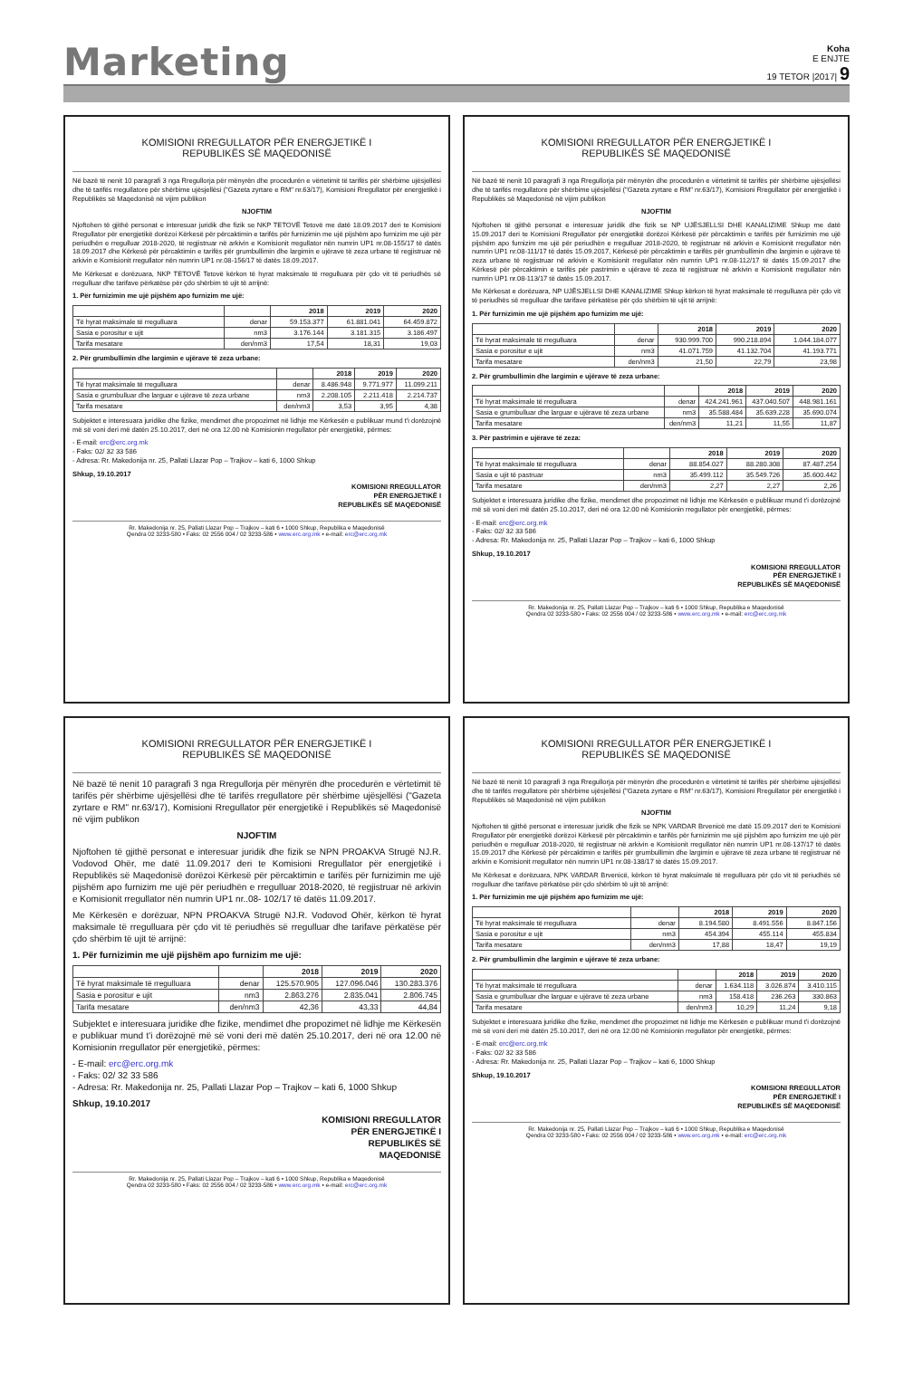Marketing
Koha
E ENJTE
19 TETOR |2017| 9
KOMISIONI RREGULLATOR PËR ENERGJETIKË I
REPUBLIKËS SË MAQEDONISË
Në bazë të nenit 10 paragrafi 3 nga Rregullorja për mënyrën dhe procedurën e vërtetimit të tarifës për shërbime ujësjellësi dhe të tarifës rregullatore për shërbime ujësjellësi ("Gazeta zyrtare e RM" nr.63/17), Komisioni Rregullator për energjetikë i Republikës së Maqedonisë në vijim publikon
NJOFTIM
Njoftohen të gjithë personat e interesuar juridik dhe fizik se NKP TETOVË Tetovë me datë 18.09.2017 deri te Komisioni Rregullator për energjetikë dorëzoi Kërkesë për përcaktimin e tarifës për furnizimin me ujë pijshëm apo furnizim me ujë për periudhën e rregulluar 2018-2020, të regjistruar në arkivin e Komisionit rregullator nën numrin UP1 nr.08-155/17 të datës 18.09.2017 dhe Kërkesë për përcaktimin e tarifës për grumbullimin dhe largimin e ujërave të zeza urbane të regjistruar në arkivin e Komisionit rregullator nën numrin UP1 nr.08-156/17 të datës 18.09.2017.
Me Kërkesat e dorëzuara, NKP TETOVË Tetovë kërkon të hyrat maksimale të rregulluara për çdo vit të periudhës së rregulluar dhe tarifave përkatëse për çdo shërbim të ujit të arrijnë:
1. Për furnizimin me ujë pijshëm apo furnizim me ujë:
| | | 2018 | 2019 | 2020 |
| --- | --- | --- | --- | --- |
| Të hyrat maksimale të rregulluara | denar | 59.153.377 | 61.881.041 | 64.459.872 |
| Sasia e porositur e ujit | nm3 | 3.176.144 | 3.181.315 | 3.186.497 |
| Tarifa mesatare | den/nm3 | 17,54 | 18,31 | 19,03 |
2. Për grumbullimin dhe largimin e ujërave të zeza urbane:
| | | 2018 | 2019 | 2020 |
| --- | --- | --- | --- | --- |
| Të hyrat maksimale të rregulluara | denar | 8.486.948 | 9.771.977 | 11.099.211 |
| Sasia e grumbulluar dhe larguar e ujërave të zeza urbane | nm3 | 2.208.105 | 2.211.418 | 2.214.737 |
| Tarifa mesatare | den/nm3 | 3,53 | 3,95 | 4,38 |
Subjektet e interesuara juridike dhe fizike, mendimet dhe propozimet në lidhje me Kërkesën e publikuar mund t'i dorëzojnë më së voni deri më datën 25.10.2017, deri në ora 12.00 në Komisionin rregullator për energjetikë, përmes:
- E-mail: erc@erc.org.mk
- Faks: 02/ 32 33 586
- Adresa: Rr. Makedonija nr. 25, Pallati Llazar Pop – Trajkov – kati 6, 1000 Shkup
Shkup, 19.10.2017
KOMISIONI RREGULLATOR
PËR ENERGJETIKË I
REPUBLIKËS SË MAQEDONISË
Rr. Makedonija nr. 25, Pallati Llazar Pop – Trajkov – kati 6 • 1000 Shkup, Republika e Maqedonisë
Qendra 02 3233-580 • Faks: 02 2556 004 / 02 3233-586 • www.erc.org.mk • e-mail: erc@erc.org.mk
KOMISIONI RREGULLATOR PËR ENERGJETIKË I
REPUBLIKËS SË MAQEDONISË
Në bazë të nenit 10 paragrafi 3 nga Rregullorja për mënyrën dhe procedurën e vërtetimit të tarifës për shërbime ujësjellësi dhe të tarifës rregullatore për shërbime ujësjellësi ("Gazeta zyrtare e RM" nr.63/17), Komisioni Rregullator për energjetikë i Republikës së Maqedonisë në vijim publikon
NJOFTIM
Njoftohen të gjithë personat e interesuar juridik dhe fizik se NP UJËSJELLSI DHE KANALIZIME Shkup me datë 15.09.2017 deri te Komisioni Rregullator për energjetikë dorëzoi Kërkesë për përcaktimin e tarifës për furnizimin me ujë pijshëm apo furnizim me ujë për periudhën e rregulluar 2018-2020, të regjistruar në arkivin e Komisionit rregullator nën numrin UP1 nr.08-111/17 të datës 15.09.2017, Kërkesë për përcaktimin e tarifës për grumbullimin dhe largimin e ujërave të zeza urbane të regjistruar në arkivin e Komisionit rregullator nën numrin UP1 nr.08-112/17 të datës 15.09.2017 dhe Kërkesë për përcaktimin e tarifës për pastrimin e ujërave të zeza të regjistruar në arkivin e Komisionit rregullator nën numrin UP1 nr.08-113/17 të datës 15.09.2017.
Me Kërkesat e dorëzuara, NP UJËSJELLSI DHE KANALIZIME Shkup kërkon të hyrat maksimale të rregulluara për çdo vit të periudhës së rregulluar dhe tarifave përkatëse për çdo shërbim të ujit të arrijnë:
1. Për furnizimin me ujë pijshëm apo furnizim me ujë:
| | | 2018 | 2019 | 2020 |
| --- | --- | --- | --- | --- |
| Të hyrat maksimale të rregulluara | denar | 930.999.700 | 990.218.894 | 1.044.184.077 |
| Sasia e porositur e ujit | nm3 | 41.071.759 | 41.132.704 | 41.193.771 |
| Tarifa mesatare | den/nm3 | 21,50 | 22,79 | 23,98 |
2. Për grumbullimin dhe largimin e ujërave të zeza urbane:
| | | 2018 | 2019 | 2020 |
| --- | --- | --- | --- | --- |
| Të hyrat maksimale të rregulluara | denar | 424.241.961 | 437.040.507 | 448.981.161 |
| Sasia e grumbulluar dhe larguar e ujërave të zeza urbane | nm3 | 35.588.484 | 35.639.228 | 35.690.074 |
| Tarifa mesatare | den/nm3 | 11,21 | 11,55 | 11,87 |
3. Për pastrimin e ujërave të zeza:
| | | 2018 | 2019 | 2020 |
| --- | --- | --- | --- | --- |
| Të hyrat maksimale të rregulluara | denar | 88.854.027 | 88.280.308 | 87.487.254 |
| Sasia e ujit të pastruar | nm3 | 35.499.112 | 35.549.726 | 35.600.442 |
| Tarifa mesatare | den/nm3 | 2,27 | 2,27 | 2,26 |
Subjektet e interesuara juridike dhe fizike, mendimet dhe propozimet në lidhje me Kërkesën e publikuar mund t'i dorëzojnë më së voni deri më datën 25.10.2017, deri në ora 12.00 në Komisionin rregullator për energjetikë, përmes:
- E-mail: erc@erc.org.mk
- Faks: 02/ 32 33 586
- Adresa: Rr. Makedonija nr. 25, Pallati Llazar Pop – Trajkov – kati 6, 1000 Shkup
Shkup, 19.10.2017
KOMISIONI RREGULLATOR
PËR ENERGJETIKË I
REPUBLIKËS SË MAQEDONISË
Rr. Makedonija nr. 25, Pallati Llazar Pop – Trajkov – kati 6 • 1000 Shkup, Republika e Maqedonisë
Qendra 02 3233-580 • Faks: 02 2556 004 / 02 3233-586 • www.erc.org.mk • e-mail: erc@erc.org.mk
KOMISIONI RREGULLATOR PËR ENERGJETIKË I
REPUBLIKËS SË MAQEDONISË
Në bazë të nenit 10 paragrafi 3 nga Rregullorja për mënyrën dhe procedurën e vërtetimit të tarifës për shërbime ujësjellësi dhe të tarifës rregullatore për shërbime ujësjellësi ("Gazeta zyrtare e RM" nr.63/17), Komisioni Rregullator për energjetikë i Republikës së Maqedonisë në vijim publikon
NJOFTIM
Njoftohen të gjithë personat e interesuar juridik dhe fizik se NPN PROAKVA Strugë NJ.R. Vodovod Ohër, me datë 11.09.2017 deri te Komisioni Rregullator për energjetikë i Republikës së Maqedonisë dorëzoi Kërkesë për përcaktimin e tarifës për furnizimin me ujë pijshëm apo furnizim me ujë për periudhën e rregulluar 2018-2020, të regjistruar në arkivin e Komisionit rregullator nën numrin UP1 nr..08- 102/17 të datës 11.09.2017.
Me Kërkesën e dorëzuar, NPN PROAKVA Strugë NJ.R. Vodovod Ohër, kërkon të hyrat maksimale të rregulluara për çdo vit të periudhës së rregulluar dhe tarifave përkatëse për çdo shërbim të ujit të arrijnë:
1. Për furnizimin me ujë pijshëm apo furnizim me ujë:
| | | 2018 | 2019 | 2020 |
| --- | --- | --- | --- | --- |
| Të hyrat maksimale të rregulluara | denar | 125.570.905 | 127.096.046 | 130.283.376 |
| Sasia e porositur e ujit | nm3 | 2.863.276 | 2.835.041 | 2.806.745 |
| Tarifa mesatare | den/nm3 | 42,36 | 43,33 | 44,84 |
Subjektet e interesuara juridike dhe fizike, mendimet dhe propozimet në lidhje me Kërkesën e publikuar mund t'i dorëzojnë më së voni deri më datën 25.10.2017, deri në ora 12.00 në Komisionin rregullator për energjetikë, përmes:
- E-mail: erc@erc.org.mk
- Faks: 02/ 32 33 586
- Adresa: Rr. Makedonija nr. 25, Pallati Llazar Pop – Trajkov – kati 6, 1000 Shkup
Shkup, 19.10.2017
KOMISIONI RREGULLATOR
PËR ENERGJETIKË I
REPUBLIKËS SË
MAQEDONISË
Rr. Makedonija nr. 25, Pallati Llazar Pop – Trajkov – kati 6 • 1000 Shkup, Republika e Maqedonisë
Qendra 02 3233-580 • Faks: 02 2556 004 / 02 3233-586 • www.erc.org.mk • e-mail: erc@erc.org.mk
KOMISIONI RREGULLATOR PËR ENERGJETIKË I
REPUBLIKËS SË MAQEDONISË
Në bazë të nenit 10 paragrafi 3 nga Rregullorja për mënyrën dhe procedurën e vërtetimit të tarifës për shërbime ujësjellësi dhe të tarifës rregullatore për shërbime ujësjellësi ("Gazeta zyrtare e RM" nr.63/17), Komisioni Rregullator për energjetikë i Republikës së Maqedonisë në vijim publikon
NJOFTIM
Njoftohen të gjithë personat e interesuar juridik dhe fizik se NPK VARDAR Brvenicë me datë 15.09.2017 deri te Komisioni Rregullator për energjetikë dorëzoi Kërkesë për përcaktimin e tarifës për furnizimin me ujë pijshëm apo furnizim me ujë për periudhën e rregulluar 2018-2020, të regjistruar në arkivin e Komisionit rregullator nën numrin UP1 nr.08-137/17 të datës 15.09.2017 dhe Kërkesë për përcaktimin e tarifës për grumbullimin dhe largimin e ujërave të zeza urbane të regjistruar në arkivin e Komisionit rregullator nën numrin UP1 nr.08-138/17 të datës 15.09.2017.
Me Kërkesat e dorëzuara, NPK VARDAR Brvenicë, kërkon të hyrat maksimale të rregulluara për çdo vit të periudhës së rregulluar dhe tarifave përkatëse për çdo shërbim të ujit të arrijnë:
1. Për furnizimin me ujë pijshëm apo furnizim me ujë:
| | | 2018 | 2019 | 2020 |
| --- | --- | --- | --- | --- |
| Të hyrat maksimale të rregulluara | denar | 8.194.580 | 8.491.556 | 8.847.156 |
| Sasia e porositur e ujit | nm3 | 454.394 | 455.114 | 455.834 |
| Tarifa mesatare | den/nm3 | 17,88 | 18,47 | 19,19 |
2. Për grumbullimin dhe largimin e ujërave të zeza urbane:
| | | 2018 | 2019 | 2020 |
| --- | --- | --- | --- | --- |
| Të hyrat maksimale të rregulluara | denar | 1.634.118 | 3.026.874 | 3.410.115 |
| Sasia e grumbulluar dhe larguar e ujërave të zeza urbane | nm3 | 158.418 | 236.263 | 330.863 |
| Tarifa mesatare | den/nm3 | 10,29 | 11,24 | 9,18 |
Subjektet e interesuara juridike dhe fizike, mendimet dhe propozimet në lidhje me Kërkesën e publikuar mund t'i dorëzojnë më së voni deri më datën 25.10.2017, deri në ora 12.00 në Komisionin rregullator për energjetikë, përmes:
- E-mail: erc@erc.org.mk
- Faks: 02/ 32 33 586
- Adresa: Rr. Makedonija nr. 25, Pallati Llazar Pop – Trajkov – kati 6, 1000 Shkup
Shkup, 19.10.2017
KOMISIONI RREGULLATOR
PËR ENERGJETIKË I
REPUBLIKËS SË MAQEDONISË
Rr. Makedonija nr. 25, Pallati Llazar Pop – Trajkov – kati 6 • 1000 Shkup, Republika e Maqedonisë
Qendra 02 3233-580 • Faks: 02 2556 004 / 02 3233-586 • www.erc.org.mk • e-mail: erc@erc.org.mk